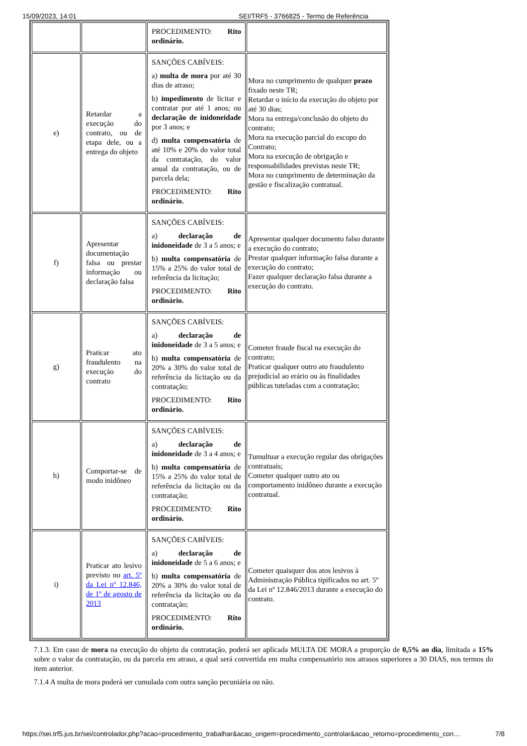15/09/2023, 14:01 SEI/TRF5 - 3766825 - Termo de Referência
| | | PROCEDIMENTO: Rito ordinário. | |
| e) | Retardar a execução do contrato, ou de etapa dele, ou a entrega do objeto | SANÇÕES CABÍVEIS: a) multa de mora por até 30 dias de atraso; b) impedimento de licitar e contratar por até 1 anos; ou declaração de inidoneidade por 3 anos; e d) multa compensatória de até 10% e 20% do valor total da contratação, do valor anual da contratação, ou de parcela dela; PROCEDIMENTO: Rito ordinário. | Mora no cumprimento de qualquer prazo fixado neste TR; Retardar o início da execução do objeto por até 30 dias; Mora na entrega/conclusão do objeto do contrato; Mora na execução parcial do escopo do Contrato; Mora na execução de obrigação e responsabilidades previstas neste TR; Mora no cumprimento de determinação da gestão e fiscalização contratual. |
| f) | Apresentar documentação falsa ou prestar informação ou declaração falsa | SANÇÕES CABÍVEIS: a) declaração de inidoneidade de 3 a 5 anos; e b) multa compensatória de 15% a 25% do valor total de referência da licitação; PROCEDIMENTO: Rito ordinário. | Apresentar qualquer documento falso durante a execução do contrato; Prestar qualquer informação falsa durante a execução do contrato; Fazer qualquer declaração falsa durante a execução do contrato. |
| g) | Praticar ato fraudulento na execução do contrato | SANÇÕES CABÍVEIS: a) declaração de inidoneidade de 3 a 5 anos; e b) multa compensatória de 20% a 30% do valor total de referência da licitação ou da contratação; PROCEDIMENTO: Rito ordinário. | Cometer fraude fiscal na execução do contrato; Praticar qualquer outro ato fraudulento prejudicial ao erário ou às finalidades públicas tuteladas com a contratação; |
| h) | Comportar-se de modo inidôneo | SANÇÕES CABÍVEIS: a) declaração de inidoneidade de 3 a 4 anos; e b) multa compensatória de 15% a 25% do valor total de referência da licitação ou da contratação; PROCEDIMENTO: Rito ordinário. | Tumultuar a execução regular das obrigações contratuais; Cometer qualquer outro ato ou comportamento inidôneo durante a execução contratual. |
| i) | Praticar ato lesivo previsto no art. 5º da Lei nº 12.846, de 1º de agosto de 2013 | SANÇÕES CABÍVEIS: a) declaração de inidoneidade de 5 a 6 anos; e b) multa compensatória de 20% a 30% do valor total de referência da licitação ou da contratação; PROCEDIMENTO: Rito ordinário. | Cometer quaisquer dos atos lesivos à Administração Pública tipificados no art. 5º da Lei nº 12.846/2013 durante a execução do contrato. |
7.1.3. Em caso de mora na execução do objeto da contratação, poderá ser aplicada MULTA DE MORA a proporção de 0,5% ao dia, limitada a 15% sobre o valor da contratação, ou da parcela em atraso, a qual será convertida em multa compensatório nos atrasos superiores a 30 DIAS, nos termos do item anterior.
7.1.4 A multa de mora poderá ser cumulada com outra sanção pecuniária ou não.
https://sei.trf5.jus.br/sei/controlador.php?acao=procedimento_trabalhar&acao_origem=procedimento_controlar&acao_retorno=procedimento_con… 7/8